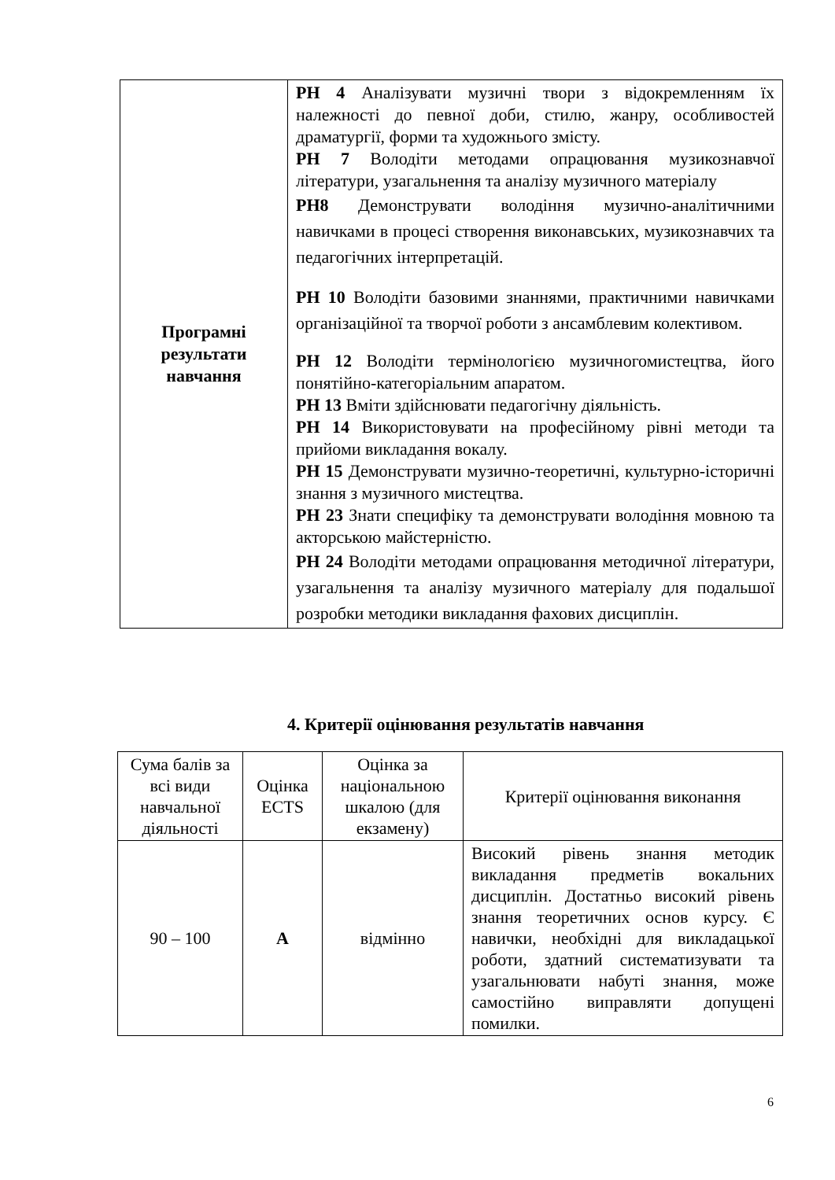| Програмні результати навчання | РН 4 Аналізувати музичні твори з відокремленням їх належності до певної доби, стилю, жанру, особливостей драматургії, форми та художнього змісту. РН 7 Володіти методами опрацювання музикознавчої літератури, узагальнення та аналізу музичного матеріалу РН8 Демонструвати володіння музично-аналітичними навичками в процесі створення виконавських, музикознавчих та педагогічних інтерпретацій. РН 10 Володіти базовими знаннями, практичними навичками організаційної та творчої роботи з ансамблевим колективом. РН 12 Володіти термінологією музичногомистецтва, його понятійно-категоріальним апаратом. РН 13 Вміти здійснювати педагогічну діяльність. РН 14 Використовувати на професійному рівні методи та прийоми викладання вокалу. РН 15 Демонструвати музично-теоретичні, культурно-історичні знання з музичного мистецтва. РН 23 Знати специфіку та демонструвати володіння мовною та акторською майстерністю. РН 24 Володіти методами опрацювання методичної літератури, узагальнення та аналізу музичного матеріалу для подальшої розробки методики викладання фахових дисциплін. |
4. Критерії оцінювання результатів навчання
| Сума балів за всі види навчальної діяльності | Оцінка ECTS | Оцінка за національною шкалою (для екзамену) | Критерії оцінювання виконання |
| --- | --- | --- | --- |
| 90 – 100 | A | відмінно | Високий рівень знання методик викладання предметів вокальних дисциплін. Достатньо високий рівень знання теоретичних основ курсу. Є навички, необхідні для викладацької роботи, здатний систематизувати та узагальнювати набуті знання, може самостійно виправляти допущені помилки. |
6